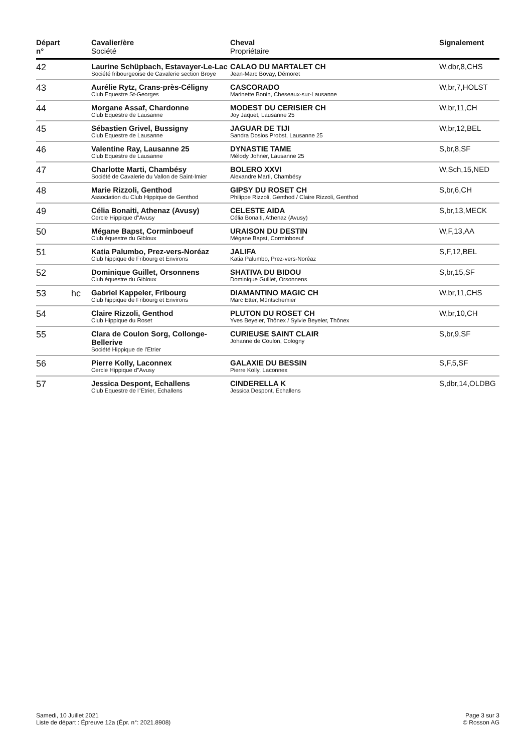| Départ n° | | Cavalier/ère Société | Cheval Propriétaire | Signalement |
| --- | --- | --- | --- | --- |
| 42 | | Laurine Schüpbach, Estavayer-Le-Lac Société fribourgeoise de Cavalerie section Broye | CALAO DU MARTALET CH Jean-Marc Bovay, Démoret | W,dbr,8,CHS |
| 43 | | Aurélie Rytz, Crans-près-Céligny Club Equestre St-Georges | CASCORADO Marinette Bonin, Cheseaux-sur-Lausanne | W,br,7,HOLST |
| 44 | | Morgane Assaf, Chardonne Club Equestre de Lausanne | MODEST DU CERISIER CH Joy Jaquet, Lausanne 25 | W,br,11,CH |
| 45 | | Sébastien Grivel, Bussigny Club Equestre de Lausanne | JAGUAR DE TIJI Sandra Dosios Probst, Lausanne 25 | W,br,12,BEL |
| 46 | | Valentine Ray, Lausanne 25 Club Equestre de Lausanne | DYNASTIE TAME Mélody Johner, Lausanne 25 | S,br,8,SF |
| 47 | | Charlotte Marti, Chambésy Société de Cavalerie du Vallon de Saint-Imier | BOLERO XXVI Alexandre Marti, Chambésy | W,Sch,15,NED |
| 48 | | Marie Rizzoli, Genthod Association du Club Hippique de Genthod | GIPSY DU ROSET CH Philippe Rizzoli, Genthod / Claire Rizzoli, Genthod | S,br,6,CH |
| 49 | | Célia Bonaiti, Athenaz (Avusy) Cercle Hippique d"Avusy | CELESTE AIDA Célia Bonaiti, Athenaz (Avusy) | S,br,13,MECK |
| 50 | | Mégane Bapst, Corminboeuf Club équestre du Gibloux | URAISON DU DESTIN Mégane Bapst, Corminboeuf | W,F,13,AA |
| 51 | | Katia Palumbo, Prez-vers-Noréaz Club hippique de Fribourg et Environs | JALIFA Katia Palumbo, Prez-vers-Noréaz | S,F,12,BEL |
| 52 | | Dominique Guillet, Orsonnens Club équestre du Gibloux | SHATIVA DU BIDOU Dominique Guillet, Orsonnens | S,br,15,SF |
| 53 | hc | Gabriel Kappeler, Fribourg Club hippique de Fribourg et Environs | DIAMANTINO MAGIC CH Marc Etter, Müntschemier | W,br,11,CHS |
| 54 | | Claire Rizzoli, Genthod Club Hippique du Roset | PLUTON DU ROSET CH Yves Beyeler, Thônex / Sylvie Beyeler, Thônex | W,br,10,CH |
| 55 | | Clara de Coulon Sorg, Collonge-Bellerive Société Hippique de l’Etrier | CURIEUSE SAINT CLAIR Johanne de Coulon, Cologny | S,br,9,SF |
| 56 | | Pierre Kolly, Laconnex Cercle Hippique d"Avusy | GALAXIE DU BESSIN Pierre Kolly, Laconnex | S,F,5,SF |
| 57 | | Jessica Despont, Echallens Club Equestre de l"Etrier, Echallens | CINDERELLA K Jessica Despont, Echallens | S,dbr,14,OLDBG |
Samedi, 10 Juillet 2021
Liste de départ : Épreuve 12a (Épr. n°: 2021.8908)
Page 3 sur 3
© Rosson AG